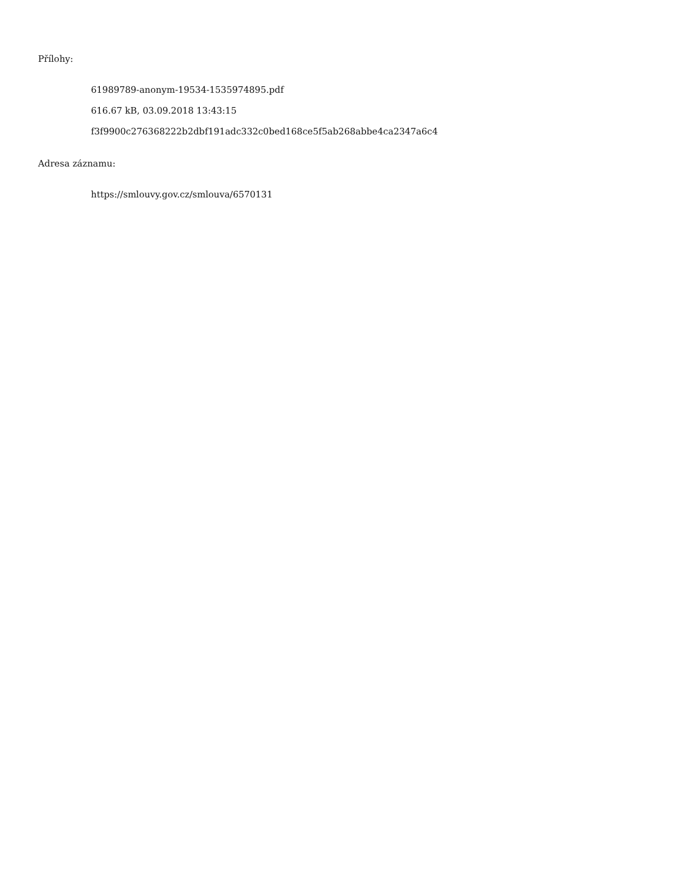Přílohy:
61989789-anonym-19534-1535974895.pdf
616.67 kB, 03.09.2018 13:43:15
f3f9900c276368222b2dbf191adc332c0bed168ce5f5ab268abbe4ca2347a6c4
Adresa záznamu:
https://smlouvy.gov.cz/smlouva/6570131